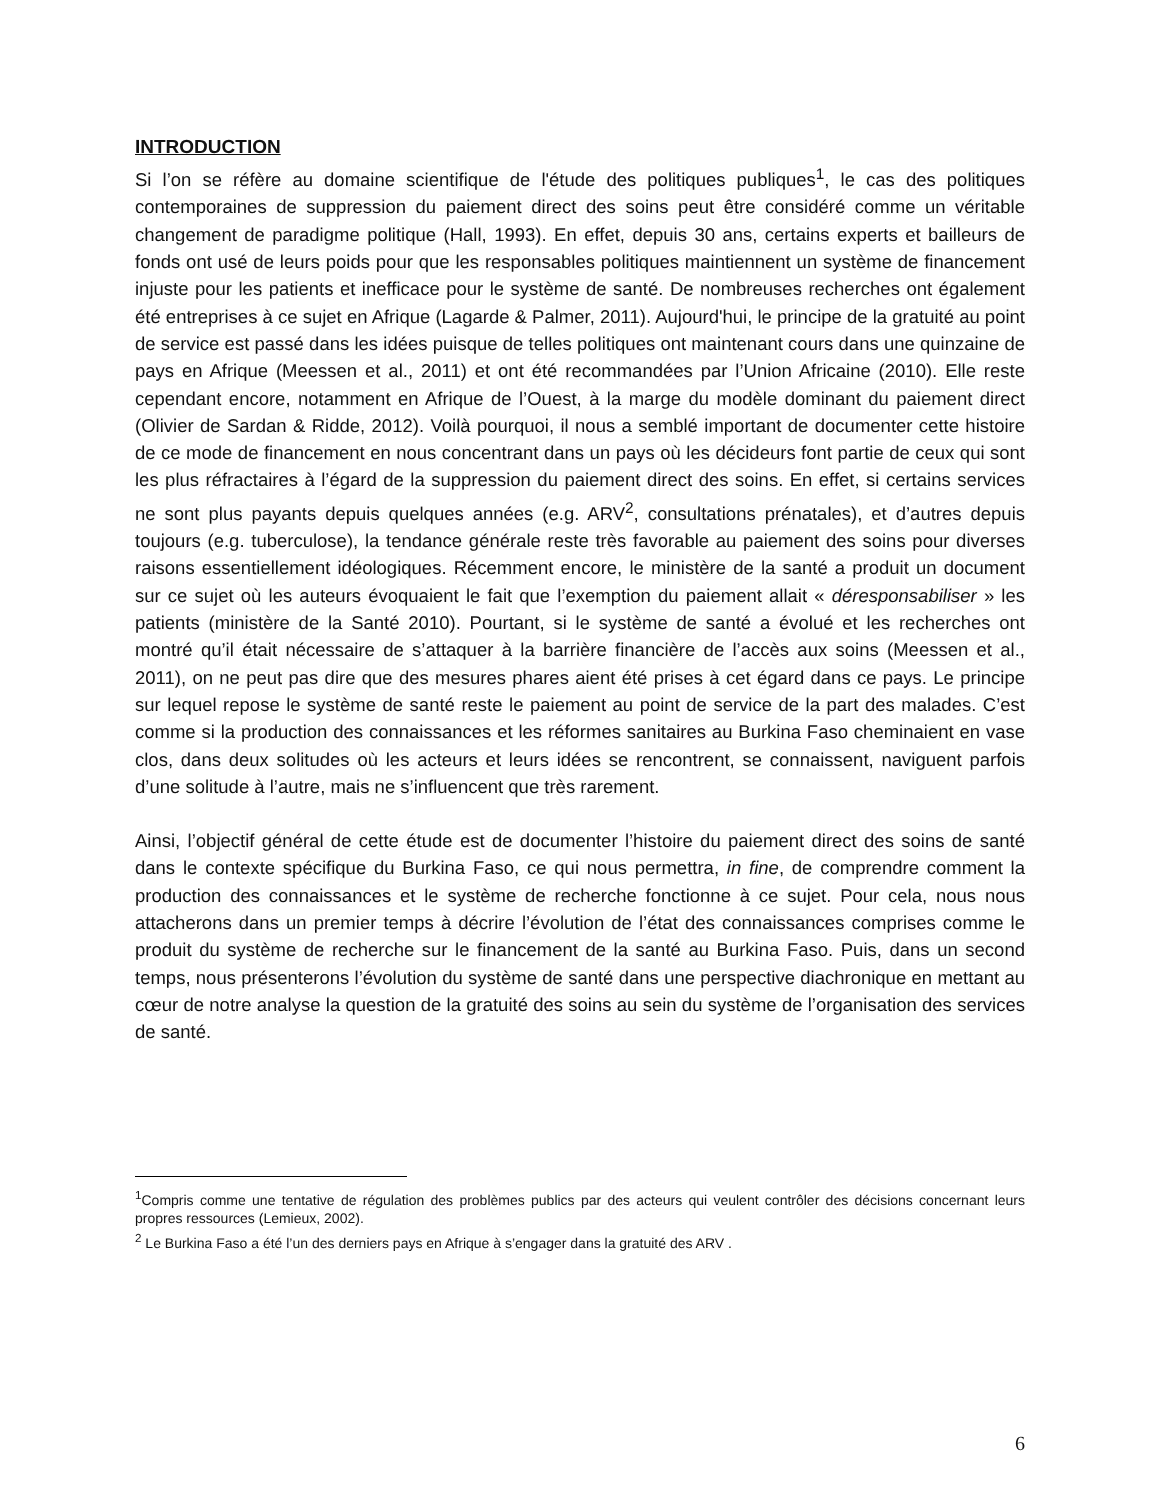INTRODUCTION
Si l’on se réfère au domaine scientifique de l'étude des politiques publiques<sup>1</sup>, le cas des politiques contemporaines de suppression du paiement direct des soins peut être considéré comme un véritable changement de paradigme politique (Hall, 1993). En effet, depuis 30 ans, certains experts et bailleurs de fonds ont usé de leurs poids pour que les responsables politiques maintiennent un système de financement injuste pour les patients et inefficace pour le système de santé. De nombreuses recherches ont également été entreprises à ce sujet en Afrique (Lagarde & Palmer, 2011). Aujourd'hui, le principe de la gratuité au point de service est passé dans les idées puisque de telles politiques ont maintenant cours dans une quinzaine de pays en Afrique (Meessen et al., 2011) et ont été recommandées par l’Union Africaine (2010). Elle reste cependant encore, notamment en Afrique de l’Ouest, à la marge du modèle dominant du paiement direct (Olivier de Sardan & Ridde, 2012). Voilà pourquoi, il nous a semblé important de documenter cette histoire de ce mode de financement en nous concentrant dans un pays où les décideurs font partie de ceux qui sont les plus réfractaires à l’égard de la suppression du paiement direct des soins. En effet, si certains services ne sont plus payants depuis quelques années (e.g. ARV<sup>2</sup>, consultations prénatales), et d’autres depuis toujours (e.g. tuberculose), la tendance générale reste très favorable au paiement des soins pour diverses raisons essentiellement idéologiques. Récemment encore, le ministère de la santé a produit un document sur ce sujet où les auteurs évoquaient le fait que l’exemption du paiement allait « déresponsabiliser » les patients (ministère de la Santé 2010). Pourtant, si le système de santé a évolué et les recherches ont montré qu’il était nécessaire de s’attaquer à la barrière financière de l’accès aux soins (Meessen et al., 2011), on ne peut pas dire que des mesures phares aient été prises à cet égard dans ce pays. Le principe sur lequel repose le système de santé reste le paiement au point de service de la part des malades. C’est comme si la production des connaissances et les réformes sanitaires au Burkina Faso cheminaient en vase clos, dans deux solitudes où les acteurs et leurs idées se rencontrent, se connaissent, naviguent parfois d’une solitude à l’autre, mais ne s’influencent que très rarement.
Ainsi, l’objectif général de cette étude est de documenter l’histoire du paiement direct des soins de santé dans le contexte spécifique du Burkina Faso, ce qui nous permettra, in fine, de comprendre comment la production des connaissances et le système de recherche fonctionne à ce sujet. Pour cela, nous nous attacherons dans un premier temps à décrire l’évolution de l’état des connaissances comprises comme le produit du système de recherche sur le financement de la santé au Burkina Faso. Puis, dans un second temps, nous présenterons l’évolution du système de santé dans une perspective diachronique en mettant au cœur de notre analyse la question de la gratuité des soins au sein du système de l’organisation des services de santé.
<sup>1</sup> Compris comme une tentative de régulation des problèmes publics par des acteurs qui veulent contrôler des décisions concernant leurs propres ressources (Lemieux, 2002).
<sup>2</sup> Le Burkina Faso a été l’un des derniers pays en Afrique à s’engager dans la gratuité des ARV .
6